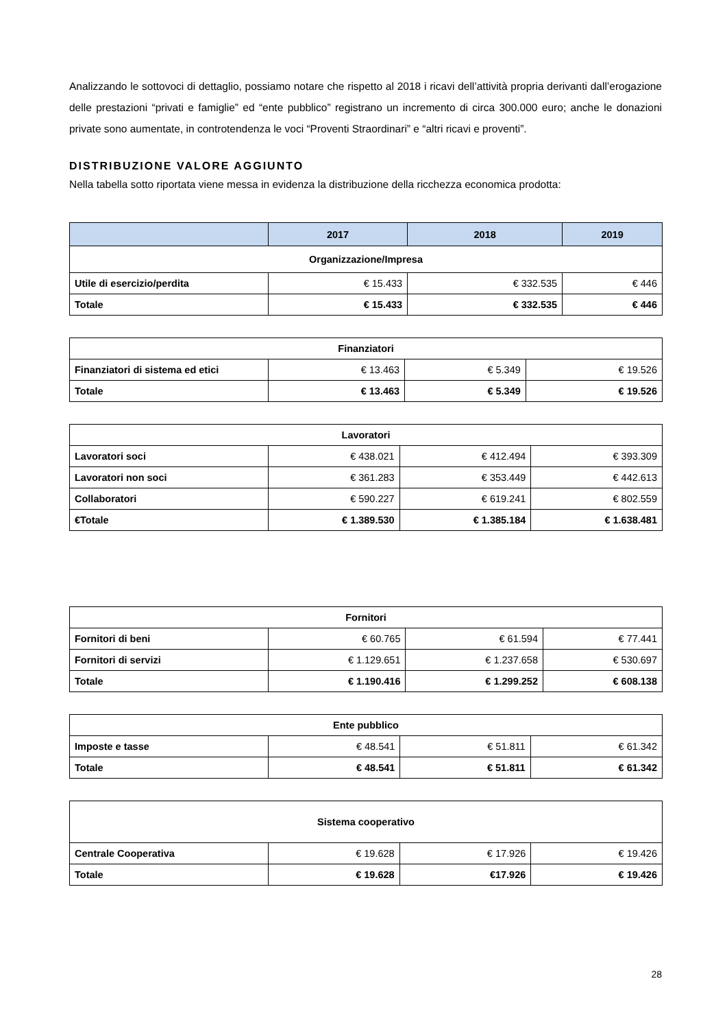Analizzando le sottovoci di dettaglio, possiamo notare che rispetto al 2018 i ricavi dell’attività propria derivanti dall’erogazione delle prestazioni “privati e famiglie” ed “ente pubblico” registrano un incremento di circa 300.000 euro; anche le donazioni private sono aumentate, in controtendenza le voci “Proventi Straordinari” e “altri ricavi e proventi”.
DISTRIBUZIONE VALORE AGGIUNTO
Nella tabella sotto riportata viene messa in evidenza la distribuzione della ricchezza economica prodotta:
| | 2017 | 2018 | 2019 |
| --- | --- | --- | --- |
| Organizzazione/Impresa | | | |
| Utile di esercizio/perdita | € 15.433 | € 332.535 | € 446 |
| Totale | € 15.433 | € 332.535 | € 446 |
| Finanziatori | | | |
| Finanziatori di sistema ed etici | € 13.463 | € 5.349 | € 19.526 |
| Totale | € 13.463 | € 5.349 | € 19.526 |
| Lavoratori | | | |
| Lavoratori soci | € 438.021 | € 412.494 | € 393.309 |
| Lavoratori non soci | € 361.283 | € 353.449 | € 442.613 |
| Collaboratori | € 590.227 | € 619.241 | € 802.559 |
| €Totale | € 1.389.530 | € 1.385.184 | € 1.638.481 |
| Fornitori | | | |
| Fornitori di beni | € 60.765 | € 61.594 | € 77.441 |
| Fornitori di servizi | € 1.129.651 | € 1.237.658 | € 530.697 |
| Totale | € 1.190.416 | € 1.299.252 | € 608.138 |
| Ente pubblico | | | |
| Imposte e tasse | € 48.541 | € 51.811 | € 61.342 |
| Totale | € 48.541 | € 51.811 | € 61.342 |
| Sistema cooperativo | | | |
| Centrale Cooperativa | € 19.628 | € 17.926 | € 19.426 |
| Totale | € 19.628 | €17.926 | € 19.426 |
28